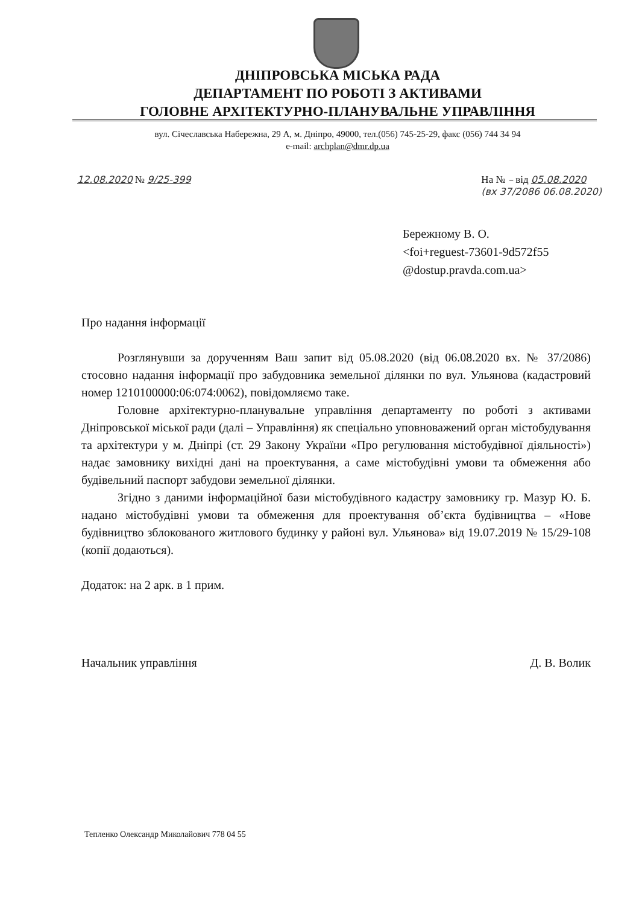ДНІПРОВСЬКА МІСЬКА РАДА
ДЕПАРТАМЕНТ ПО РОБОТІ З АКТИВАМИ
ГОЛОВНЕ АРХІТЕКТУРНО-ПЛАНУВАЛЬНЕ УПРАВЛІННЯ
вул. Січеславська Набережна, 29 А, м. Дніпро, 49000, тел.(056) 745-25-29, факс (056) 744 34 94
e-mail: archplan@dmr.dp.ua
12.08.2020 № 9/25-399 На № – від 05.08.2020
(вх 37/2086 06.08.2020)
Бережному В. О.
<foi+reguest-73601-9d572f55
@dostup.pravda.com.ua>
Про надання інформації
Розглянувши за дорученням Ваш запит від 05.08.2020 (від 06.08.2020 вх. № 37/2086) стосовно надання інформації про забудовника земельної ділянки по вул. Ульянова (кадастровий номер 1210100000:06:074:0062), повідомляємо таке.
Головне архітектурно-планувальне управління департаменту по роботі з активами Дніпровської міської ради (далі – Управління) як спеціально уповноважений орган містобудування та архітектури у м. Дніпрі (ст. 29 Закону України «Про регулювання містобудівної діяльності») надає замовнику вихідні дані на проектування, а саме містобудівні умови та обмеження або будівельний паспорт забудови земельної ділянки.
Згідно з даними інформаційної бази містобудівного кадастру замовнику гр. Мазур Ю. Б. надано містобудівні умови та обмеження для проектування об’єкта будівництва – «Нове будівництво зблокованого житлового будинку у районі вул. Ульянова» від 19.07.2019 № 15/29-108 (копії додаються).
Додаток: на 2 арк. в 1 прим.
Начальник управління Д. В. Волик
Тепленко Олександр Миколайович 778 04 55